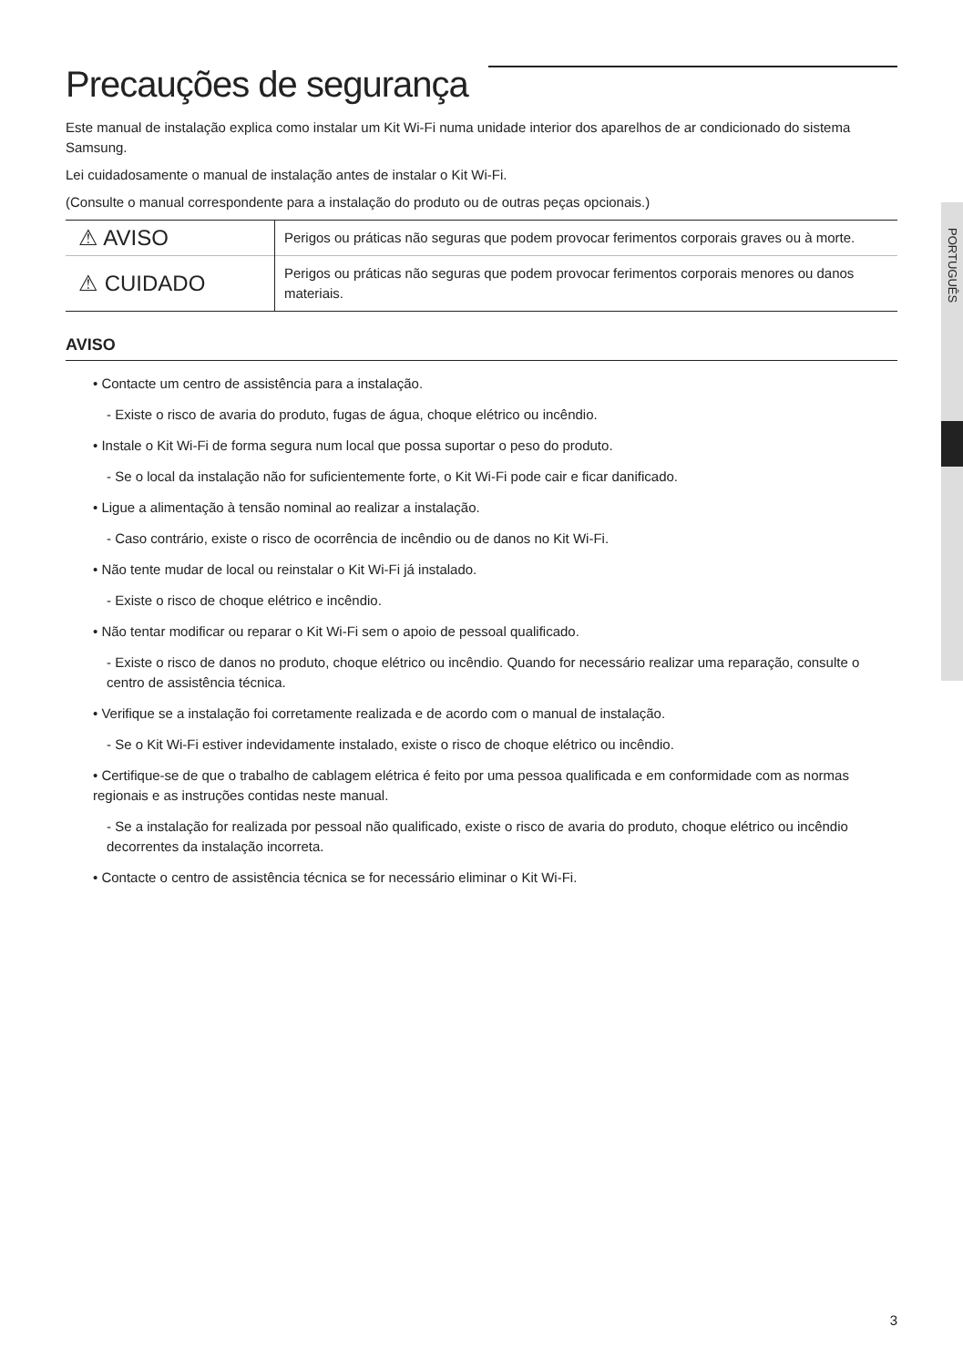PORTUGUÊS
Precauções de segurança
Este manual de instalação explica como instalar um Kit Wi-Fi numa unidade interior dos aparelhos de ar condicionado do sistema Samsung.
Lei cuidadosamente o manual de instalação antes de instalar o Kit Wi-Fi.
(Consulte o manual correspondente para a instalação do produto ou de outras peças opcionais.)
| ⚠ AVISO | Perigos ou práticas não seguras que podem provocar ferimentos corporais graves ou à morte. |
| ⚠ CUIDADO | Perigos ou práticas não seguras que podem provocar ferimentos corporais menores ou danos materiais. |
AVISO
• Contacte um centro de assistência para a instalação.
- Existe o risco de avaria do produto, fugas de água, choque elétrico ou incêndio.
• Instale o Kit Wi-Fi de forma segura num local que possa suportar o peso do produto.
- Se o local da instalação não for suficientemente forte, o Kit Wi-Fi pode cair e ficar danificado.
• Ligue a alimentação à tensão nominal ao realizar a instalação.
- Caso contrário, existe o risco de ocorrência de incêndio ou de danos no Kit Wi-Fi.
• Não tente mudar de local ou reinstalar o Kit Wi-Fi já instalado.
- Existe o risco de choque elétrico e incêndio.
• Não tentar modificar ou reparar o Kit Wi-Fi sem o apoio de pessoal qualificado.
- Existe o risco de danos no produto, choque elétrico ou incêndio. Quando for necessário realizar uma reparação, consulte o centro de assistência técnica.
• Verifique se a instalação foi corretamente realizada e de acordo com o manual de instalação.
- Se o Kit Wi-Fi estiver indevidamente instalado, existe o risco de choque elétrico ou incêndio.
• Certifique-se de que o trabalho de cablagem elétrica é feito por uma pessoa qualificada e em conformidade com as normas regionais e as instruções contidas neste manual.
- Se a instalação for realizada por pessoal não qualificado, existe o risco de avaria do produto, choque elétrico ou incêndio decorrentes da instalação incorreta.
• Contacte o centro de assistência técnica se for necessário eliminar o Kit Wi-Fi.
3